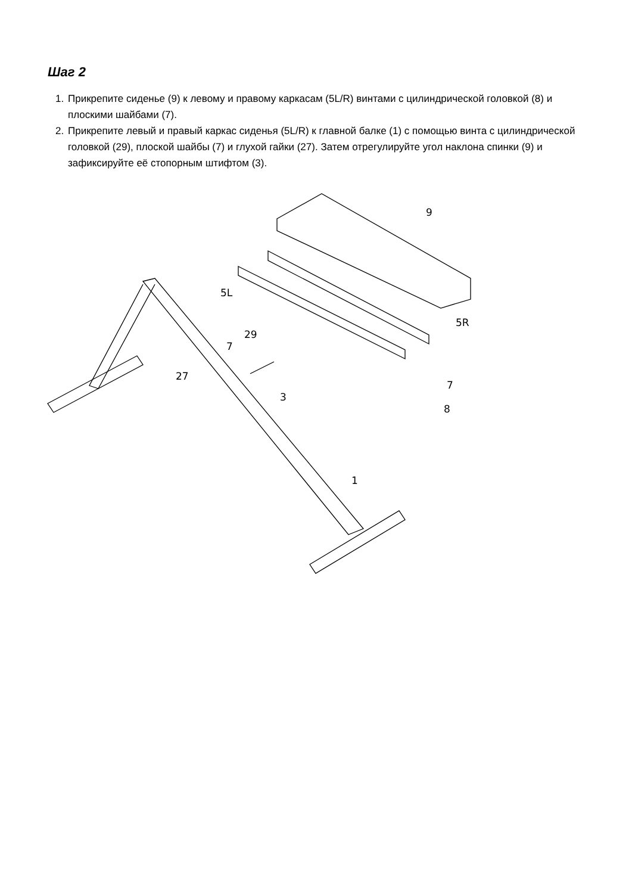Шаг 2
1. Прикрепите сиденье (9) к левому и правому каркасам (5L/R) винтами с цилиндрической головкой (8) и плоскими шайбами (7).
2. Прикрепите левый и правый каркас сиденья (5L/R) к главной балке (1) с помощью винта с цилиндрической головкой (29), плоской шайбы (7) и глухой гайки (27). Затем отрегулируйте угол наклона спинки (9) и зафиксируйте её стопорным штифтом (3).
9
5L
5R
29
7
27
3
7
8
1